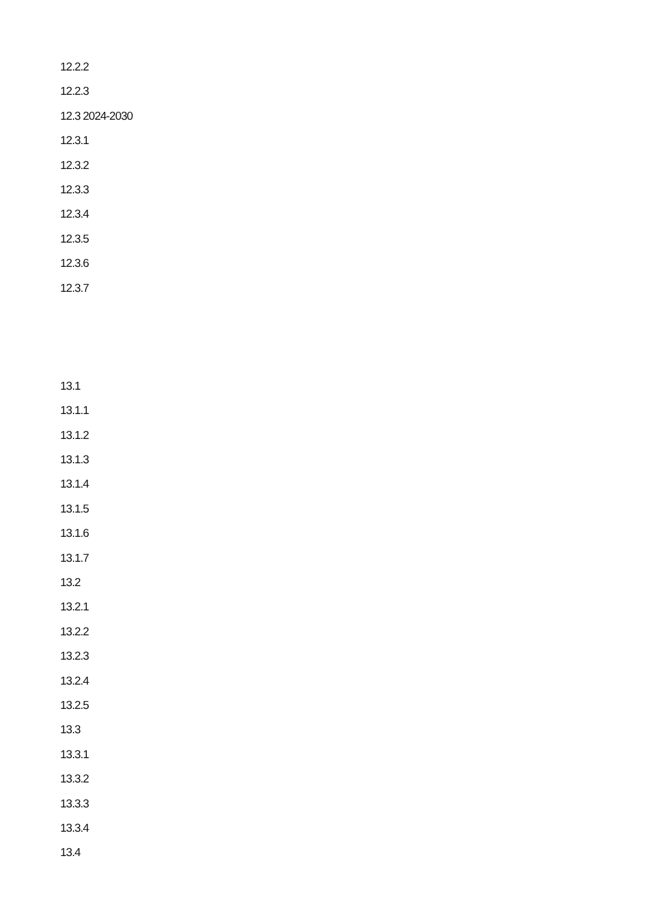12.2.2
12.2.3
12.3 2024-2030
12.3.1
12.3.2
12.3.3
12.3.4
12.3.5
12.3.6
12.3.7
13.1
13.1.1
13.1.2
13.1.3
13.1.4
13.1.5
13.1.6
13.1.7
13.2
13.2.1
13.2.2
13.2.3
13.2.4
13.2.5
13.3
13.3.1
13.3.2
13.3.3
13.3.4
13.4